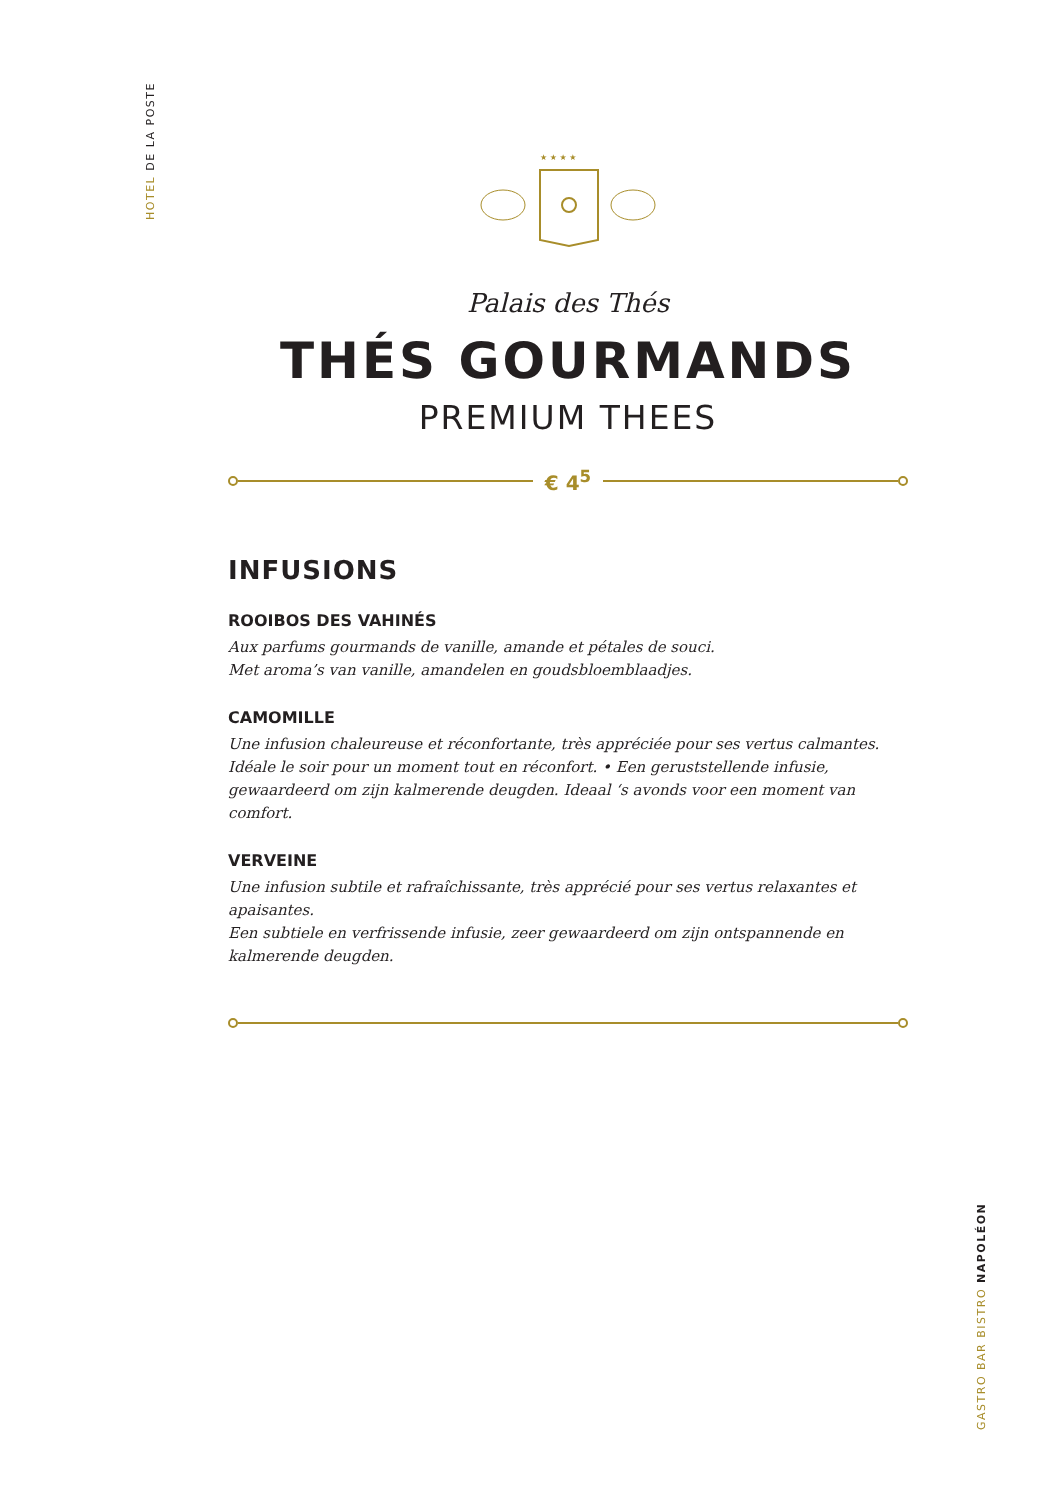HOTEL DE LA POSTE
★ ★ ★ ★
Palais des Thés
THÉS GOURMANDS
PREMIUM THEES
€ 4<sup>5</sup>
INFUSIONS
ROOIBOS DES VAHINÉS
Aux parfums gourmands de vanille, amande et pétales de souci.
Met aroma’s van vanille, amandelen en goudsbloemblaadjes.
CAMOMILLE
Une infusion chaleureuse et réconfortante, très appréciée pour ses vertus calmantes. Idéale le soir pour un moment tout en réconfort. • Een geruststellende infusie, gewaardeerd om zijn kalmerende deugden. Ideaal ‘s avonds voor een moment van comfort.
VERVEINE
Une infusion subtile et rafraîchissante, très apprécié pour ses vertus relaxantes et apaisantes.
Een subtiele en verfrissende infusie, zeer gewaardeerd om zijn ontspannende en kalmerende deugden.
GASTRO BAR BISTRO NAPOLÉON